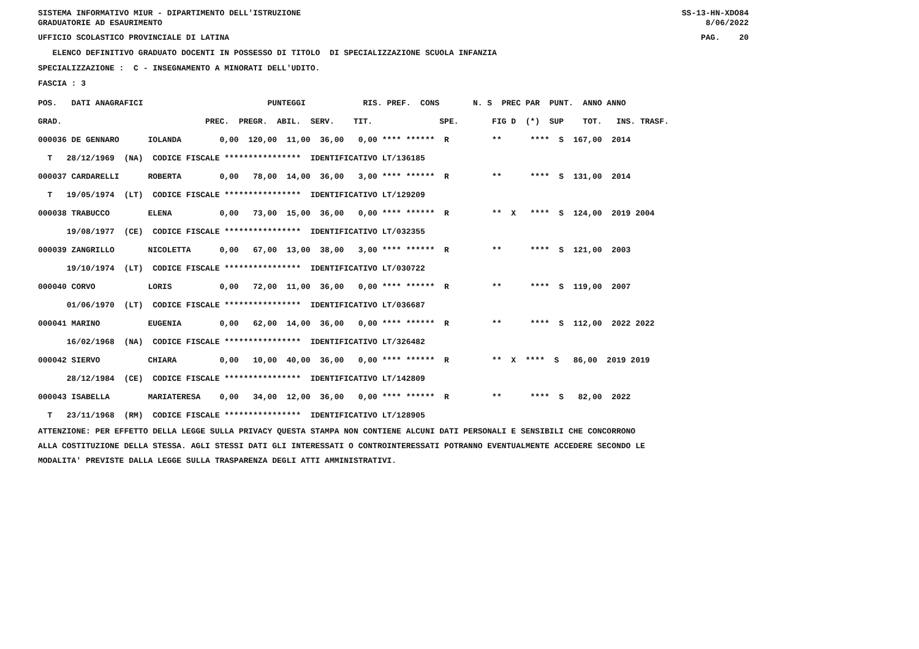SISTEMA INFORMATIVO MIUR - DIPARTIMENTO DELL'ISTRUZIONE GRADUATORIE AD ESAURIMENTO
SS-13-HN-XDO84 8/06/2022
UFFICIO SCOLASTICO PROVINCIALE DI LATINA
PAG. 20
ELENCO DEFINITIVO GRADUATO DOCENTI IN POSSESSO DI TITOLO DI SPECIALIZZAZIONE SCUOLA INFANZIA
SPECIALIZZAZIONE : C - INSEGNAMENTO A MINORATI DELL'UDITO.
FASCIA : 3
| POS. DATI ANAGRAFICI PUNTEGGI RIS. PREF. CONS N. S PREC PAR PUNT. ANNO ANNO |
| --- |
| GRAD. PREC. PREGR. ABIL. SERV. TIT. SPE. FIG D (*) SUP TOT. INS. TRASF. |
| 000036 DE GENNARO IOLANDA 0,00 120,00 11,00 36,00 0,00 **** ****** R ** **** S 167,00 2014 |
| T 28/12/1969 (NA) CODICE FISCALE **************** IDENTIFICATIVO LT/136185 |
| 000037 CARDARELLI ROBERTA 0,00 78,00 14,00 36,00 3,00 **** ****** R ** **** S 131,00 2014 |
| T 19/05/1974 (LT) CODICE FISCALE **************** IDENTIFICATIVO LT/129209 |
| 000038 TRABUCCO ELENA 0,00 73,00 15,00 36,00 0,00 **** ****** R ** X **** S 124,00 2019 2004 |
| 19/08/1977 (CE) CODICE FISCALE **************** IDENTIFICATIVO LT/032355 |
| 000039 ZANGRILLO NICOLETTA 0,00 67,00 13,00 38,00 3,00 **** ****** R ** **** S 121,00 2003 |
| 19/10/1974 (LT) CODICE FISCALE **************** IDENTIFICATIVO LT/030722 |
| 000040 CORVO LORIS 0,00 72,00 11,00 36,00 0,00 **** ****** R ** **** S 119,00 2007 |
| 01/06/1970 (LT) CODICE FISCALE **************** IDENTIFICATIVO LT/036687 |
| 000041 MARINO EUGENIA 0,00 62,00 14,00 36,00 0,00 **** ****** R ** **** S 112,00 2022 2022 |
| 16/02/1968 (NA) CODICE FISCALE **************** IDENTIFICATIVO LT/326482 |
| 000042 SIERVO CHIARA 0,00 10,00 40,00 36,00 0,00 **** ****** R ** X **** S 86,00 2019 2019 |
| 28/12/1984 (CE) CODICE FISCALE **************** IDENTIFICATIVO LT/142809 |
| 000043 ISABELLA MARIATERESA 0,00 34,00 12,00 36,00 0,00 **** ****** R ** **** S 82,00 2022 |
| T 23/11/1968 (RM) CODICE FISCALE **************** IDENTIFICATIVO LT/128905 |
ATTENZIONE: PER EFFETTO DELLA LEGGE SULLA PRIVACY QUESTA STAMPA NON CONTIENE ALCUNI DATI PERSONALI E SENSIBILI CHE CONCORRONO ALLA COSTITUZIONE DELLA STESSA. AGLI STESSI DATI GLI INTERESSATI O CONTROINTERESSATI POTRANNO EVENTUALMENTE ACCEDERE SECONDO LE MODALITA' PREVISTE DALLA LEGGE SULLA TRASPARENZA DEGLI ATTI AMMINISTRATIVI.